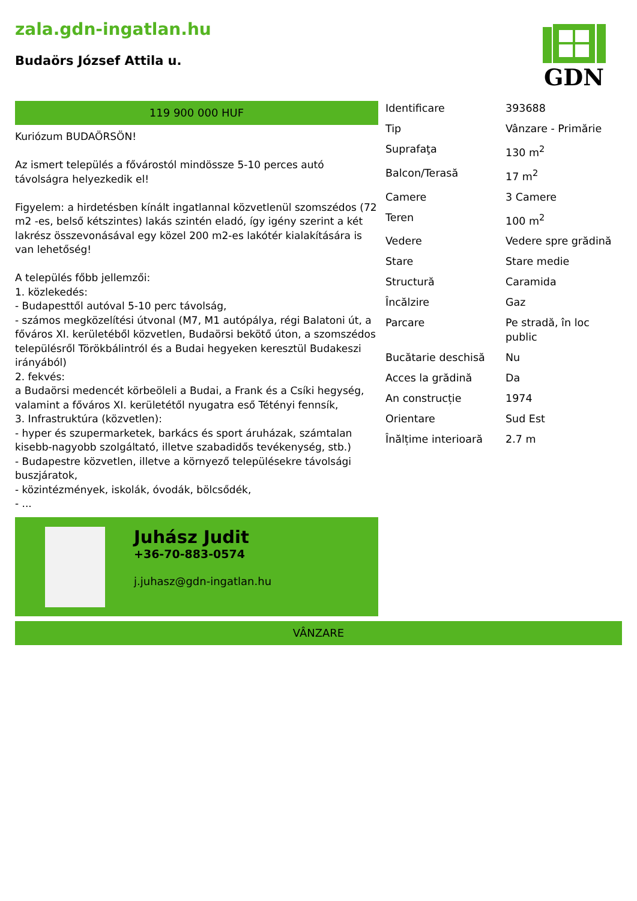zala.gdn-ingatlan.hu
Budaörs József Attila u.
GDN
119 900 000 HUF
Kuriózum BUDAÖRSÖN!
Az ismert település a fővárostól mindössze 5-10 perces autó távolságra helyezkedik el!
Figyelem: a hirdetésben kínált ingatlannal közvetlenül szomszédos (72 m2 -es, belső kétszintes) lakás szintén eladó, így igény szerint a két lakrész összevonásával egy közel 200 m2-es lakótér kialakítására is van lehetőség!
A település főbb jellemzői:
1. közlekedés:
- Budapesttől autóval 5-10 perc távolság,
- számos megközelítési útvonal (M7, M1 autópálya, régi Balatoni út, a főváros XI. kerületéből közvetlen, Budaörsi bekötő úton, a szomszédos településről Törökbálintról és a Budai hegyeken keresztül Budakeszi irányából)
2. fekvés:
a Budaörsi medencét körbeöleli a Budai, a Frank és a Csíki hegység, valamint a főváros XI. kerületétől nyugatra eső Tétényi fennsík,
3. Infrastruktúra (közvetlen):
- hyper és szupermarketek, barkács és sport áruházak, számtalan kisebb-nagyobb szolgáltató, illetve szabadidős tevékenység, stb.)
- Budapestre közvetlen, illetve a környező településekre távolsági buszjáratok,
- közintézmények, iskolák, óvodák, bölcsődék,
- ...
Juhász Judit
+36-70-883-0574
j.juhasz@gdn-ingatlan.hu
| Identificare | 393688 |
| Tip | Vânzare - Primărie |
| Suprafaţa | 130 m<sup>2</sup> |
| Balcon/Terasă | 17 m<sup>2</sup> |
| Camere | 3 Camere |
| Teren | 100 m<sup>2</sup> |
| Vedere | Vedere spre grădină |
| Stare | Stare medie |
| Structură | Caramida |
| Încălzire | Gaz |
| Parcare | Pe stradă, în loc public |
| Bucătarie deschisă | Nu |
| Acces la grădină | Da |
| An construcție | 1974 |
| Orientare | Sud Est |
| Înălțime interioară | 2.7 m |
VÂNZARE